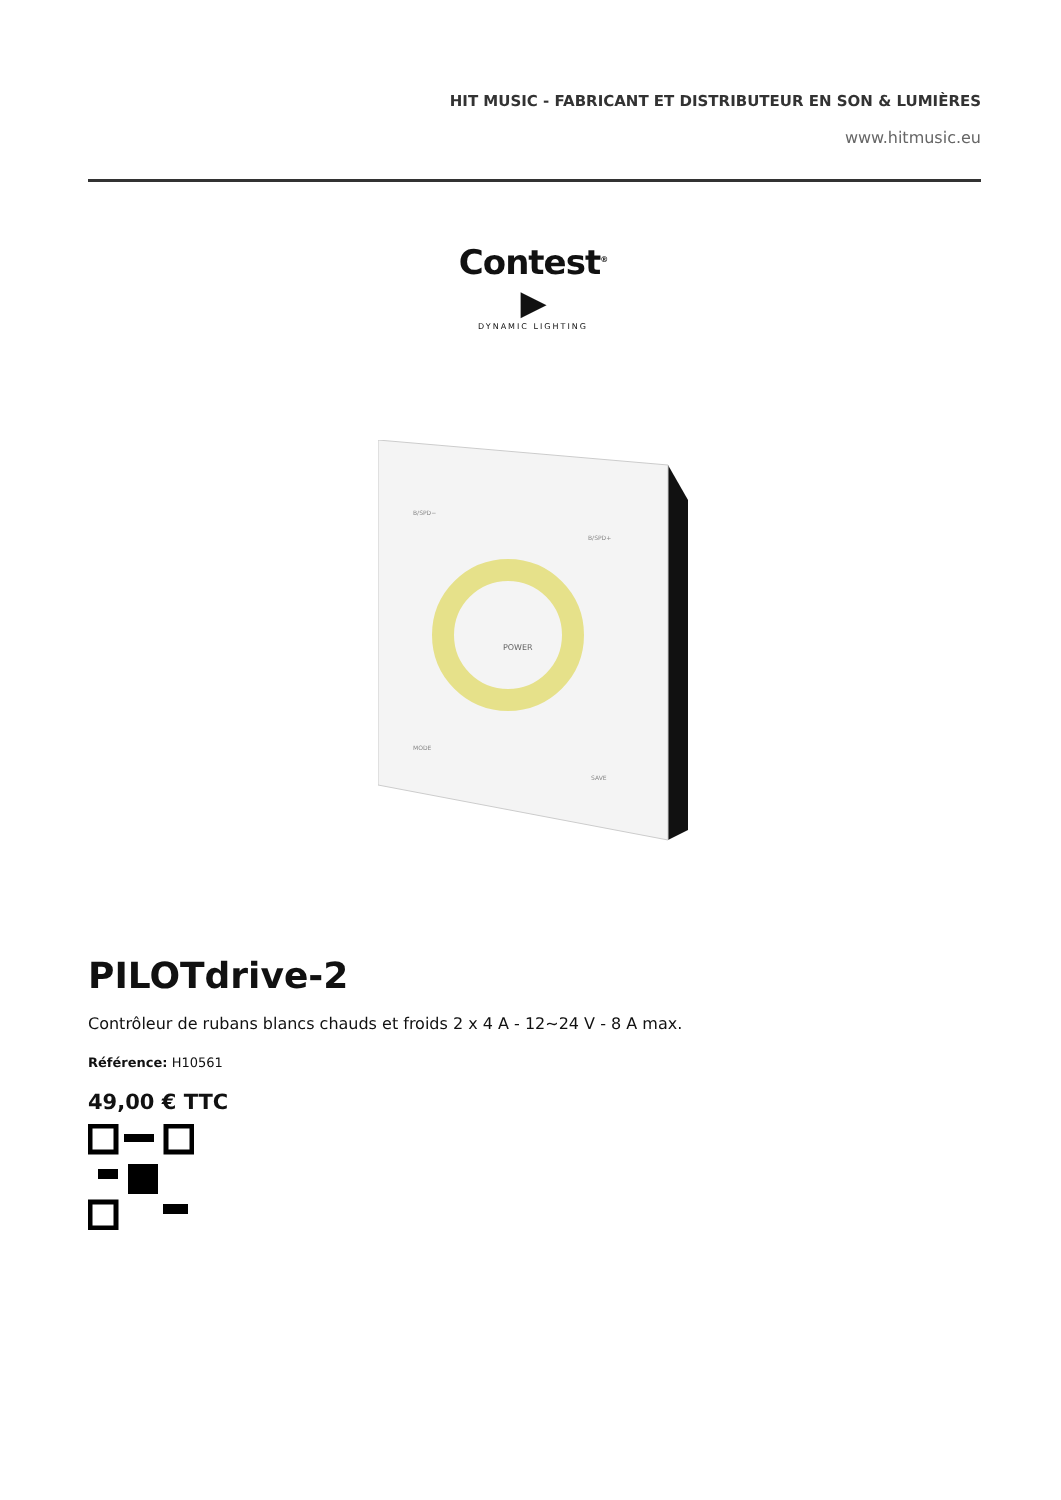HIT MUSIC - FABRICANT ET DISTRIBUTEUR EN SON & LUMIÈRES
www.hitmusic.eu
Contest<sup>®</sup> ▶
DYNAMIC LIGHTING
POWER
B/SPD−
B/SPD+
MODE
SAVE
PILOTdrive-2
Contrôleur de rubans blancs chauds et froids 2 x 4 A - 12~24 V - 8 A max.
Référence: H10561
49,00 € TTC